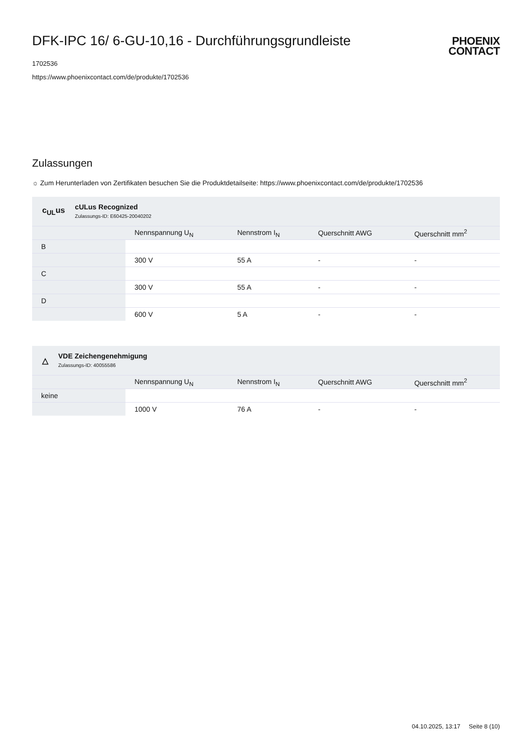DFK-IPC 16/ 6-GU-10,16 - Durchführungsgrundleiste
1702536
https://www.phoenixcontact.com/de/produkte/1702536
PHOENIX
CONTACT
Zulassungen
☼ Zum Herunterladen von Zertifikaten besuchen Sie die Produktdetailseite: https://www.phoenixcontact.com/de/produkte/1702536
c<sub>UL</sub>us
cULus Recognized
Zulassungs-ID: E60425-20040202
| | Nennspannung U<sub>N</sub> | Nennstrom I<sub>N</sub> | Querschnitt AWG | Querschnitt mm<sup>2</sup> |
| --- | --- | --- | --- | --- |
| B | | | | |
| | 300 V | 55 A | - | - |
| C | | | | |
| | 300 V | 55 A | - | - |
| D | | | | |
| | 600 V | 5 A | - | - |
△
VDE Zeichengenehmigung
Zulassungs-ID: 40055586
| | Nennspannung U<sub>N</sub> | Nennstrom I<sub>N</sub> | Querschnitt AWG | Querschnitt mm<sup>2</sup> |
| --- | --- | --- | --- | --- |
| keine | | | | |
| | 1000 V | 76 A | - | - |
04.10.2025, 13:17 Seite 8 (10)